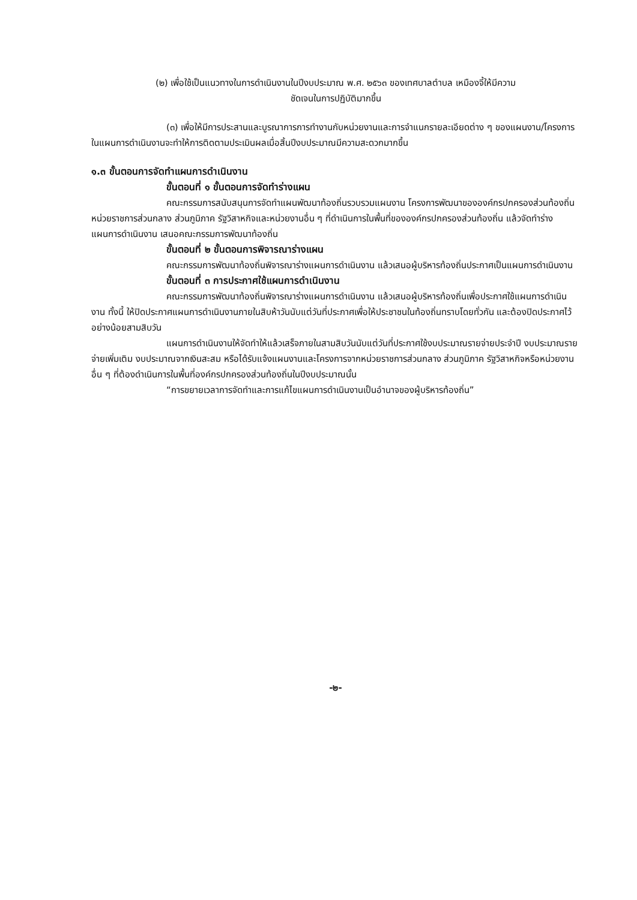(๒) เพื่อใช้เป็นแนวทางในการดำเนินงานในปีงบประมาณ พ.ศ. ๒๕๖๓ ของเทศบาลตำบล เหมืองจี้ให้มีความ
ชัดเจนในการปฏิบัติมากขึ้น
(๓) เพื่อให้มีการประสานและบูรณาการการทำงานกับหน่วยงานและการจำแนกรายละเอียดต่าง ๆ ของแผนงาน/โครงการในแผนการดำเนินงานจะทำให้การติดตามประเมินผลเมื่อสิ้นปีงบประมาณมีความสะดวกมากขึ้น
๑.๓ ขั้นตอนการจัดทำแผนการดำเนินงาน
ขั้นตอนที่ ๑ ขั้นตอนการจัดทำร่างแผน
คณะกรรมการสนับสนุนการจัดทำแผนพัฒนาท้องถิ่นรวบรวมแผนงาน โครงการพัฒนาขององค์กรปกครองส่วนท้องถิ่น หน่วยราชการส่วนกลาง ส่วนภูมิภาค รัฐวิสาหกิจและหน่วยงานอื่น ๆ ที่ดำเนินการในพื้นที่ขององค์กรปกครองส่วนท้องถิ่น แล้วจัดทำร่างแผนการดำเนินงาน เสนอคณะกรรมการพัฒนาท้องถิ่น
ขั้นตอนที่ ๒ ขั้นตอนการพิจารณาร่างแผน
คณะกรรมการพัฒนาท้องถิ่นพิจารณาร่างแผนการดำเนินงาน แล้วเสนอผู้บริหารท้องถิ่นประกาศเป็นแผนการดำเนินงาน
ขั้นตอนที่ ๓ การประกาศใช้แผนการดำเนินงาน
คณะกรรมการพัฒนาท้องถิ่นพิจารณาร่างแผนการดำเนินงาน แล้วเสนอผู้บริหารท้องถิ่นเพื่อประกาศใช้แผนการดำเนินงาน ทั้งนี้ ให้ปิดประกาศแผนการดำเนินงานภายในสิบห้าวันนับแต่วันที่ประกาศเพื่อให้ประชาชนในท้องถิ่นทราบโดยทั่วกัน และต้องปิดประกาศไว้อย่างน้อยสามสิบวัน
แผนการดำเนินงานให้จัดทำให้แล้วเสร็จภายในสามสิบวันนับแต่วันที่ประกาศใช้งบประมาณรายจ่ายประจำปี งบประมาณรายจ่ายเพิ่มเติม งบประมาณจากเงินสะสม หรือได้รับแจ้งแผนงานและโครงการจากหน่วยราชการส่วนกลาง ส่วนภูมิภาค รัฐวิสาหกิจหรือหน่วยงานอื่น ๆ ที่ต้องดำเนินการในพื้นที่องค์กรปกครองส่วนท้องถิ่นในปีงบประมาณนั้น
“การขยายเวลาการจัดทำและการแก้ไขแผนการดำเนินงานเป็นอำนาจของผู้บริหารท้องถิ่น”
-๒-